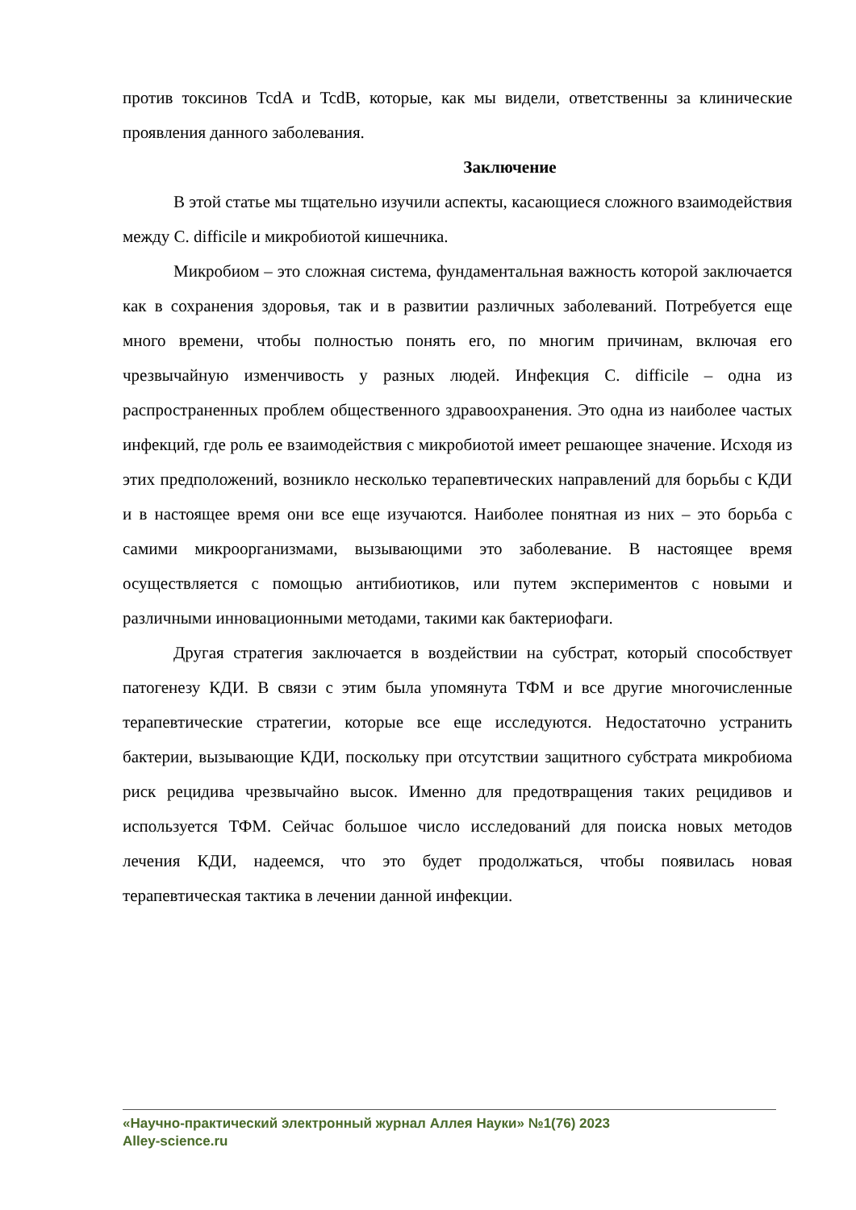против токсинов TcdA и TcdB, которые, как мы видели, ответственны за клинические проявления данного заболевания.
Заключение
В этой статье мы тщательно изучили аспекты, касающиеся сложного взаимодействия между C. difficile и микробиотой кишечника.
Микробиом – это сложная система, фундаментальная важность которой заключается как в сохранения здоровья, так и в развитии различных заболеваний. Потребуется еще много времени, чтобы полностью понять его, по многим причинам, включая его чрезвычайную изменчивость у разных людей. Инфекция C. difficile – одна из распространенных проблем общественного здравоохранения. Это одна из наиболее частых инфекций, где роль ее взаимодействия с микробиотой имеет решающее значение. Исходя из этих предположений, возникло несколько терапевтических направлений для борьбы с КДИ и в настоящее время они все еще изучаются. Наиболее понятная из них – это борьба с самими микроорганизмами, вызывающими это заболевание. В настоящее время осуществляется с помощью антибиотиков, или путем экспериментов с новыми и различными инновационными методами, такими как бактериофаги.
Другая стратегия заключается в воздействии на субстрат, который способствует патогенезу КДИ. В связи с этим была упомянута ТФМ и все другие многочисленные терапевтические стратегии, которые все еще исследуются. Недостаточно устранить бактерии, вызывающие КДИ, поскольку при отсутствии защитного субстрата микробиома риск рецидива чрезвычайно высок. Именно для предотвращения таких рецидивов и используется ТФМ. Сейчас большое число исследований для поиска новых методов лечения КДИ, надеемся, что это будет продолжаться, чтобы появилась новая терапевтическая тактика в лечении данной инфекции.
«Научно-практический электронный журнал Аллея Науки» №1(76) 2023
Alley-science.ru